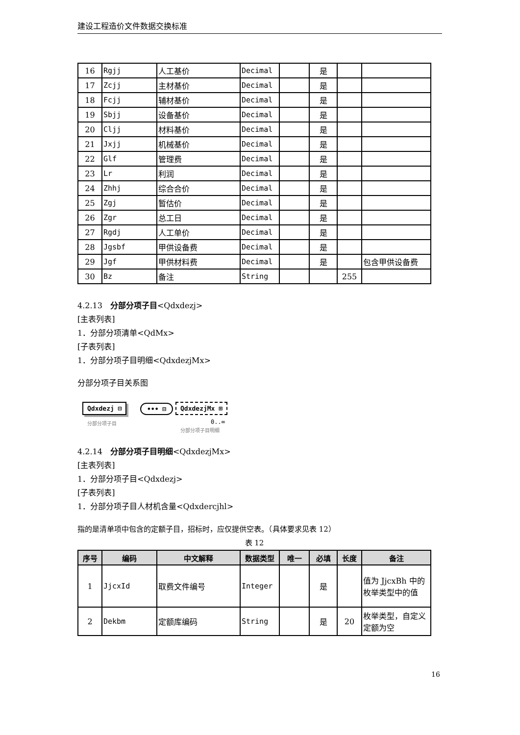建设工程造价文件数据交换标准
| 16 | Rgjj | 人工基价 | Decimal | | 是 | | |
| 17 | Zcjj | 主材基价 | Decimal | | 是 | | |
| 18 | Fcjj | 辅材基价 | Decimal | | 是 | | |
| 19 | Sbjj | 设备基价 | Decimal | | 是 | | |
| 20 | Cljj | 材料基价 | Decimal | | 是 | | |
| 21 | Jxjj | 机械基价 | Decimal | | 是 | | |
| 22 | Glf | 管理费 | Decimal | | 是 | | |
| 23 | Lr | 利润 | Decimal | | 是 | | |
| 24 | Zhhj | 综合合价 | Decimal | | 是 | | |
| 25 | Zgj | 暂估价 | Decimal | | 是 | | |
| 26 | Zgr | 总工日 | Decimal | | 是 | | |
| 27 | Rgdj | 人工单价 | Decimal | | 是 | | |
| 28 | Jgsbf | 甲供设备费 | Decimal | | 是 | | |
| 29 | Jgf | 甲供材料费 | Decimal | | 是 | | 包含甲供设备费 |
| 30 | Bz | 备注 | String | | | 255 | |
4.2.13　分部分项子目<Qdxdezj>
[主表列表]
1．分部分项清单<QdMx>
[子表列表]
1．分部分项子目明细<QdxdezjMx>
分部分项子目关系图
Qdxdezj ⊟ ••• ⊟ QdxdezjMx ⊞
分部分项子目 0..∞
分部分项子目明细
4.2.14　分部分项子目明细<QdxdezjMx>
[主表列表]
1．分部分项子目<Qdxdezj>
[子表列表]
1．分部分项子目人材机含量<Qdxdercjhl>
指的是清单项中包含的定额子目，招标时，应仅提供空表。（具体要求见表 12）
表 12
| 序号 | 编码 | 中文解释 | 数据类型 | 唯一 | 必填 | 长度 | 备注 |
| --- | --- | --- | --- | --- | --- | --- | --- |
| 1 | JjcxId | 取费文件编号 | Integer | | 是 | | 值为 JjcxBh 中的枚举类型中的值 |
| 2 | Dekbm | 定额库编码 | String | | 是 | 20 | 枚举类型，自定义定额为空 |
16